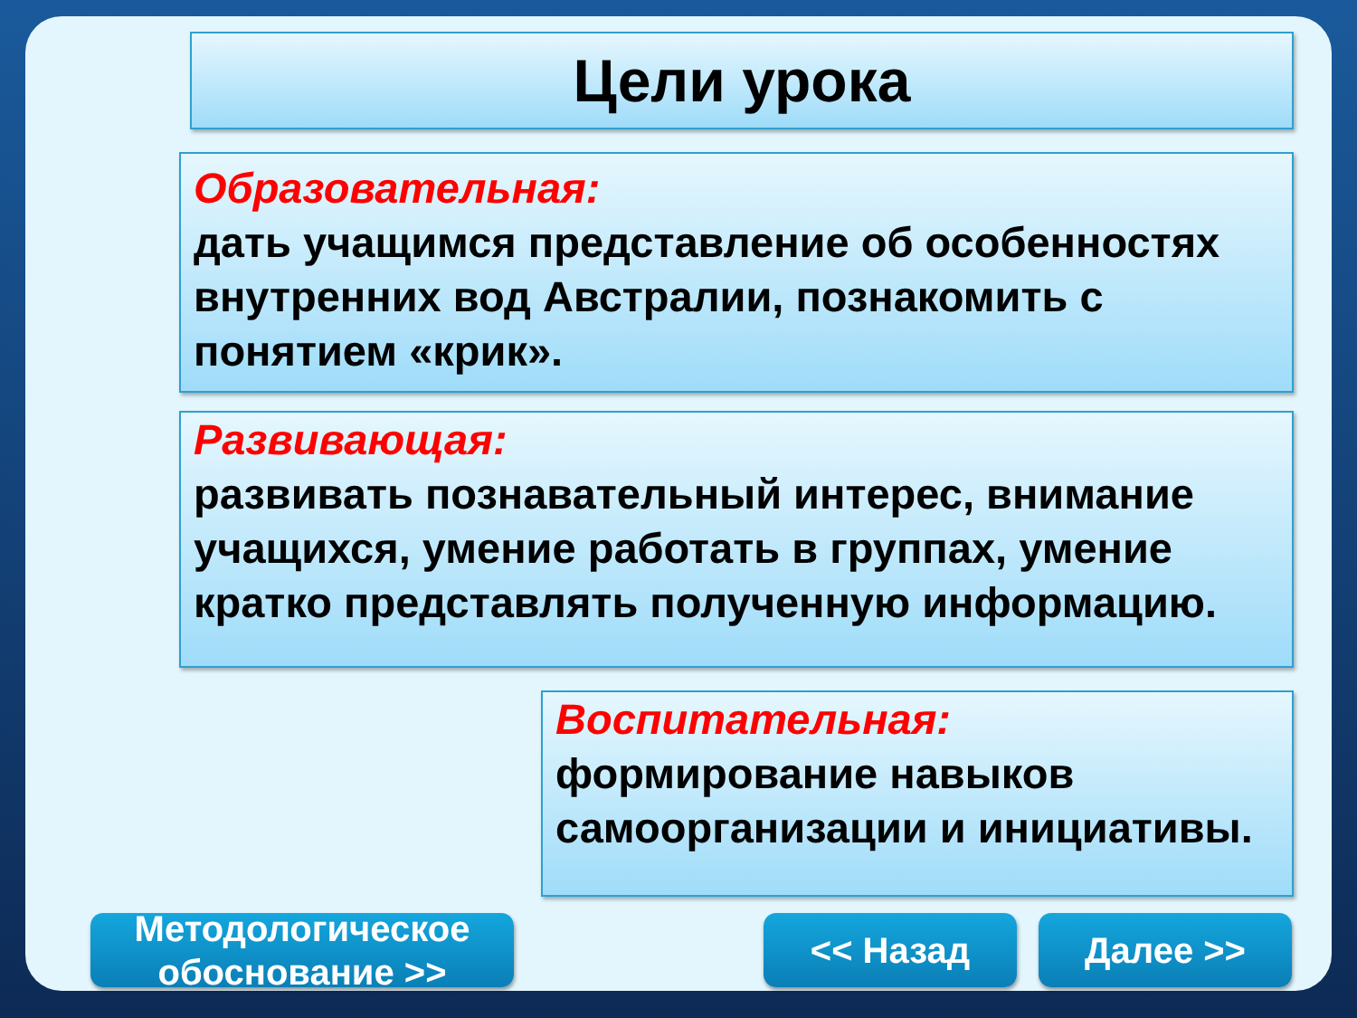Цели урока
Образовательная:
дать учащимся представление об особенностях внутренних вод Австралии, познакомить с понятием «крик».
Развивающая:
развивать познавательный интерес, внимание учащихся, умение работать в группах, умение кратко представлять полученную информацию.
Воспитательная:
формирование навыков самоорганизации и инициативы.
Методологическое
обоснование >>
<< Назад Далее >>